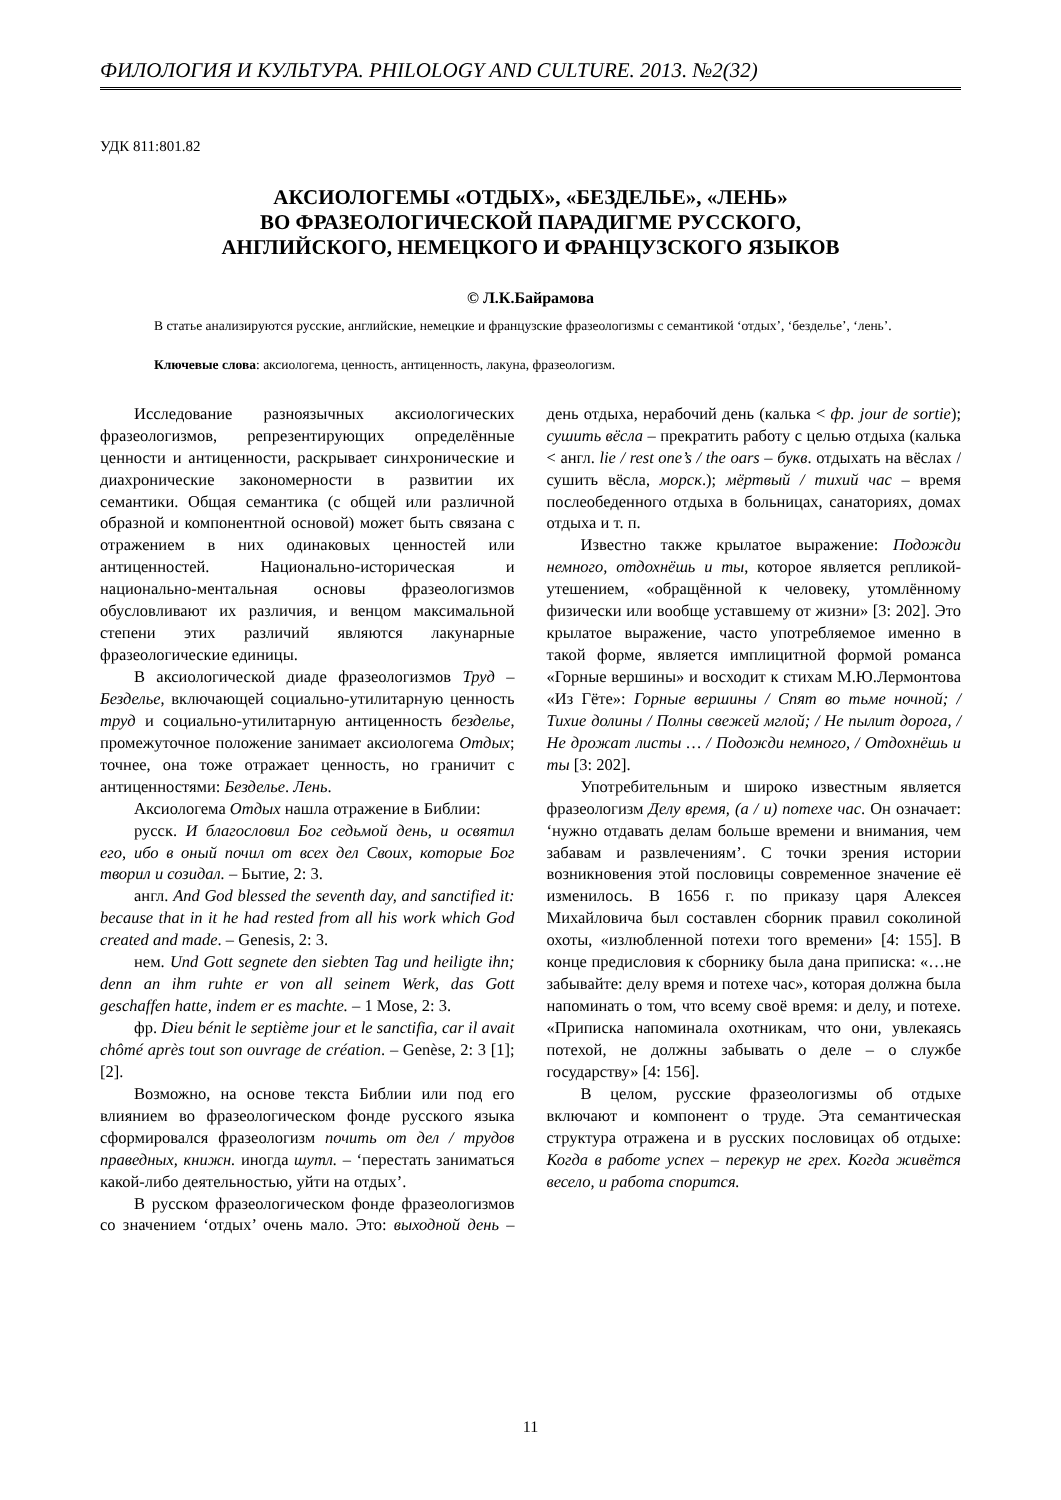ФИЛОЛОГИЯ И КУЛЬТУРА. PHILOLOGY AND CULTURE. 2013. №2(32)
УДК 811:801.82
АКСИОЛОГЕМЫ «ОТДЫХ», «БЕЗДЕЛЬЕ», «ЛЕНЬ»
ВО ФРАЗЕОЛОГИЧЕСКОЙ ПАРАДИГМЕ РУССКОГО,
АНГЛИЙСКОГО, НЕМЕЦКОГО И ФРАНЦУЗСКОГО ЯЗЫКОВ
© Л.К.Байрамова
В статье анализируются русские, английские, немецкие и французские фразеологизмы с семантикой ‘отдых’, ‘безделье’, ‘лень’.
Ключевые слова: аксиологема, ценность, антиценность, лакуна, фразеологизм.
Исследование разноязычных аксиологических фразеологизмов, репрезентирующих определённые ценности и антиценности, раскрывает синхронические и диахронические закономерности в развитии их семантики. Общая семантика (с общей или различной образной и компонентной основой) может быть связана с отражением в них одинаковых ценностей или антиценностей. Национально-историческая и национально-ментальная основы фразеологизмов обусловливают их различия, и венцом максимальной степени этих различий являются лакунарные фразеологические единицы.
В аксиологической диаде фразеологизмов Труд – Безделье, включающей социально-утилитарную ценность труд и социально-утилитарную антиценность безделье, промежуточное положение занимает аксиологема Отдых; точнее, она тоже отражает ценность, но граничит с антиценностями: Безделье. Лень.
Аксиологема Отдых нашла отражение в Библии:
русск. И благословил Бог седьмой день, и освятил его, ибо в оный почил от всех дел Своих, которые Бог творил и созидал. – Бытие, 2: 3.
англ. And God blessed the seventh day, and sanctified it: because that in it he had rested from all his work which God created and made. – Genesis, 2: 3.
нем. Und Gott segnete den siebten Tag und heiligte ihn; denn an ihm ruhte er von all seinem Werk, das Gott geschaffen hatte, indem er es machte. – 1 Mose, 2: 3.
фр. Dieu bénit le septième jour et le sanctifia, car il avait chômé après tout son ouvrage de création. – Genèse, 2: 3 [1]; [2].
Возможно, на основе текста Библии или под его влиянием во фразеологическом фонде русского языка сформировался фразеологизм почить от дел / трудов праведных, книжн. иногда шутл. – ‘перестать заниматься какой-либо деятельностью, уйти на отдых’.
В русском фразеологическом фонде фразеологизмов со значением ‘отдых’ очень мало. Это: выходной день – день отдыха, нерабочий день (калька < фр. jour de sortie); сушить вёсла – прекратить работу с целью отдыха (калька < англ. lie / rest one’s / the oars – букв. отдыхать на вёслах / сушить вёсла, морск.); мёртвый / тихий час – время послеобеденного отдыха в больницах, санаториях, домах отдыха и т. п.
Известно также крылатое выражение: Подожди немного, отдохнёшь и ты, которое является репликой-утешением, «обращённой к человеку, утомлённому физически или вообще уставшему от жизни» [3: 202]. Это крылатое выражение, часто употребляемое именно в такой форме, является имплицитной формой романса «Горные вершины» и восходит к стихам М.Ю.Лермонтова «Из Гёте»: Горные вершины / Спят во тьме ночной; / Тихие долины / Полны свежей мглой; / Не пылит дорога, / Не дрожат листы … / Подожди немного, / Отдохнёшь и ты [3: 202].
Употребительным и широко известным является фразеологизм Делу время, (а / и) потехе час. Он означает: ‘нужно отдавать делам больше времени и внимания, чем забавам и развлечениям’. С точки зрения истории возникновения этой пословицы современное значение её изменилось. В 1656 г. по приказу царя Алексея Михайловича был составлен сборник правил соколиной охоты, «излюбленной потехи того времени» [4: 155]. В конце предисловия к сборнику была дана приписка: «…не забывайте: делу время и потехе час», которая должна была напоминать о том, что всему своё время: и делу, и потехе. «Приписка напоминала охотникам, что они, увлекаясь потехой, не должны забывать о деле – о службе государству» [4: 156].
В целом, русские фразеологизмы об отдыхе включают и компонент о труде. Эта семантическая структура отражена и в русских пословицах об отдыхе: Когда в работе успех – перекур не грех. Когда живётся весело, и работа спорится.
11